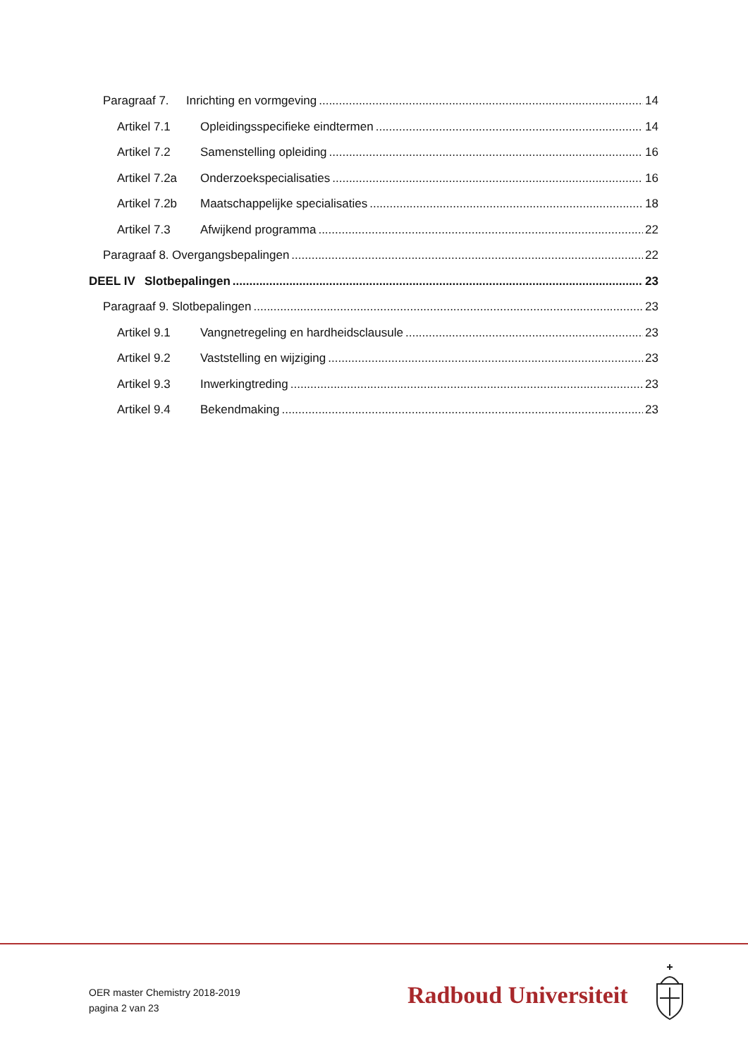Paragraaf 7. Inrichting en vormgeving 14
Artikel 7.1 Opleidingsspecifieke eindtermen 14
Artikel 7.2 Samenstelling opleiding 16
Artikel 7.2a Onderzoekspecialisaties 16
Artikel 7.2b Maatschappelijke specialisaties 18
Artikel 7.3 Afwijkend programma 22
Paragraaf 8. Overgangsbepalingen 22
DEEL IV Slotbepalingen 23
Paragraaf 9. Slotbepalingen 23
Artikel 9.1 Vangnetregeling en hardheidsclausule 23
Artikel 9.2 Vaststelling en wijziging 23
Artikel 9.3 Inwerkingtreding 23
Artikel 9.4 Bekendmaking 23
OER master Chemistry 2018-2019
pagina 2 van 23
Radboud Universiteit